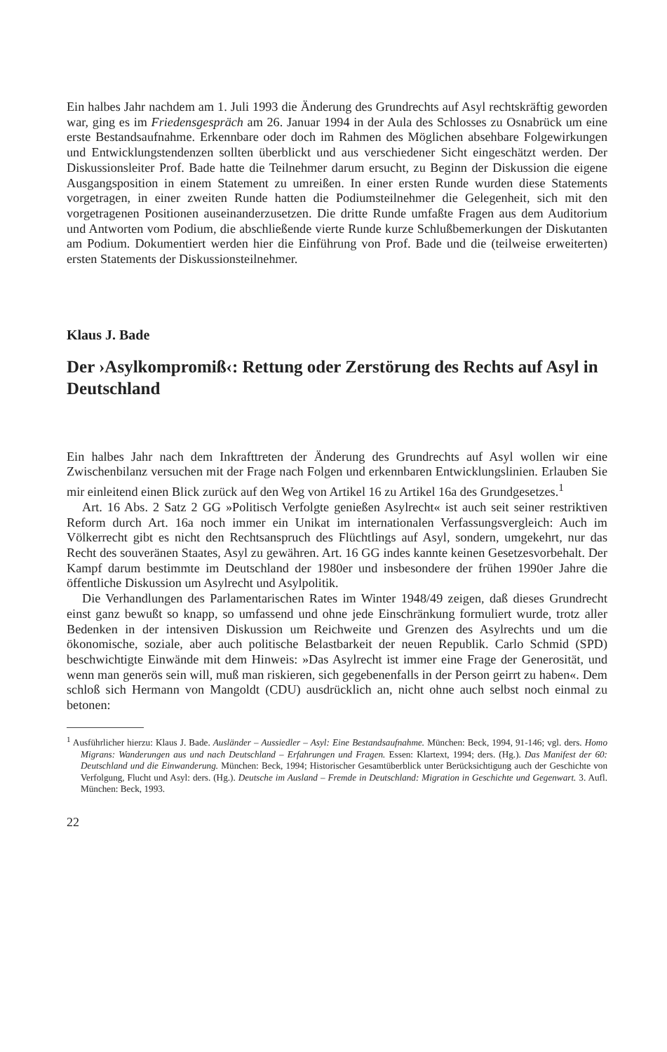Ein halbes Jahr nachdem am 1. Juli 1993 die Änderung des Grundrechts auf Asyl rechtskräftig geworden war, ging es im Friedensgespräch am 26. Januar 1994 in der Aula des Schlosses zu Osnabrück um eine erste Bestandsaufnahme. Erkennbare oder doch im Rahmen des Möglichen absehbare Folgewirkungen und Entwicklungstendenzen sollten überblickt und aus verschiedener Sicht eingeschätzt werden. Der Diskussionsleiter Prof. Bade hatte die Teilnehmer darum ersucht, zu Beginn der Diskussion die eigene Ausgangsposition in einem Statement zu umreißen. In einer ersten Runde wurden diese Statements vorgetragen, in einer zweiten Runde hatten die Podiumsteilnehmer die Gelegenheit, sich mit den vorgetragenen Positionen auseinanderzusetzen. Die dritte Runde umfaßte Fragen aus dem Auditorium und Antworten vom Podium, die abschließende vierte Runde kurze Schlußbemerkungen der Diskutanten am Podium. Dokumentiert werden hier die Einführung von Prof. Bade und die (teilweise erweiterten) ersten Statements der Diskussionsteilnehmer.
Klaus J. Bade
Der ›Asylkompromiß‹: Rettung oder Zerstörung des Rechts auf Asyl in Deutschland
Ein halbes Jahr nach dem Inkrafttreten der Änderung des Grundrechts auf Asyl wollen wir eine Zwischenbilanz versuchen mit der Frage nach Folgen und erkennbaren Entwicklungslinien. Erlauben Sie mir einleitend einen Blick zurück auf den Weg von Artikel 16 zu Artikel 16a des Grundgesetzes.<sup>1</sup>
Art. 16 Abs. 2 Satz 2 GG »Politisch Verfolgte genießen Asylrecht« ist auch seit seiner restriktiven Reform durch Art. 16a noch immer ein Unikat im internationalen Verfassungsvergleich: Auch im Völkerrecht gibt es nicht den Rechtsanspruch des Flüchtlings auf Asyl, sondern, umgekehrt, nur das Recht des souveränen Staates, Asyl zu gewähren. Art. 16 GG indes kannte keinen Gesetzesvorbehalt. Der Kampf darum bestimmte im Deutschland der 1980er und insbesondere der frühen 1990er Jahre die öffentliche Diskussion um Asylrecht und Asylpolitik.
Die Verhandlungen des Parlamentarischen Rates im Winter 1948/49 zeigen, daß dieses Grundrecht einst ganz bewußt so knapp, so umfassend und ohne jede Einschränkung formuliert wurde, trotz aller Bedenken in der intensiven Diskussion um Reichweite und Grenzen des Asylrechts und um die ökonomische, soziale, aber auch politische Belastbarkeit der neuen Republik. Carlo Schmid (SPD) beschwichtigte Einwände mit dem Hinweis: »Das Asylrecht ist immer eine Frage der Generosität, und wenn man generös sein will, muß man riskieren, sich gegebenenfalls in der Person geirrt zu haben«. Dem schloß sich Hermann von Mangoldt (CDU) ausdrücklich an, nicht ohne auch selbst noch einmal zu betonen:
<sup>1</sup> Ausführlicher hierzu: Klaus J. Bade. Ausländer – Aussiedler – Asyl: Eine Bestandsaufnahme. München: Beck, 1994, 91-146; vgl. ders. Homo Migrans: Wanderungen aus und nach Deutschland – Erfahrungen und Fragen. Essen: Klartext, 1994; ders. (Hg.). Das Manifest der 60: Deutschland und die Einwanderung. München: Beck, 1994; Historischer Gesamtüberblick unter Berücksichtigung auch der Geschichte von Verfolgung, Flucht und Asyl: ders. (Hg.). Deutsche im Ausland – Fremde in Deutschland: Migration in Geschichte und Gegenwart. 3. Aufl. München: Beck, 1993.
22